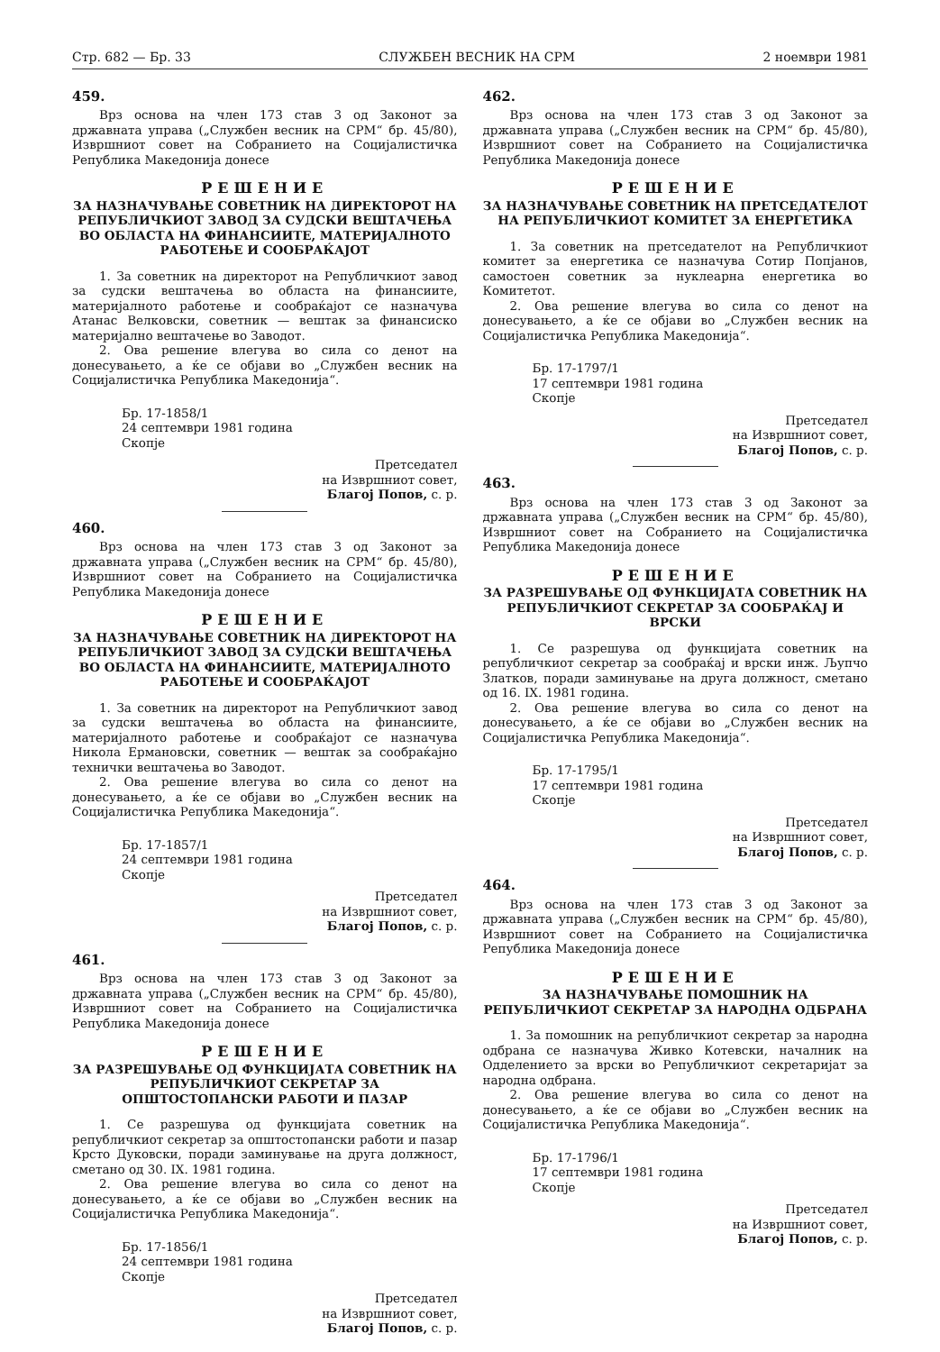Стр. 682 — Бр. 33 СЛУЖБЕН ВЕСНИК НА СРМ 2 ноември 1981
459.
Врз основа на член 173 став 3 од Законот за државната управа („Службен весник на СРМ“ бр. 45/80), Извршниот совет на Собранието на Социјалистичка Република Македонија донесе
РЕШЕНИЕ
ЗА НАЗНАЧУВАЊЕ СОВЕТНИК НА ДИРЕКТОРОТ НА РЕПУБЛИЧКИОТ ЗАВОД ЗА СУДСКИ ВЕШТАЧЕЊА ВО ОБЛАСТА НА ФИНАНСИИТЕ, МАТЕРИЈАЛНОТО РАБОТЕЊЕ И СООБРАЌАЈОТ
1. За советник на директорот на Републичкиот завод за судски вештачења во областа на финансиите, материјалното работење и сообраќајот се назначува Атанас Велковски, советник — вештак за финансиско материјално вештачење во Заводот.
2. Ова решение влегува во сила со денот на донесувањето, а ќе се објави во „Службен весник на Социјалистичка Република Македонија“.
Бр. 17-1858/1
24 септември 1981 година
Скопје
Претседател
на Извршниот совет,
Благој Попов, с. р.
460.
Врз основа на член 173 став 3 од Законот за државната управа („Службен весник на СРМ“ бр. 45/80), Извршниот совет на Собранието на Социјалистичка Република Македонија донесе
РЕШЕНИЕ
ЗА НАЗНАЧУВАЊЕ СОВЕТНИК НА ДИРЕКТОРОТ НА РЕПУБЛИЧКИОТ ЗАВОД ЗА СУДСКИ ВЕШТАЧЕЊА ВО ОБЛАСТА НА ФИНАНСИИТЕ, МАТЕРИЈАЛНОТО РАБОТЕЊЕ И СООБРАЌАЈОТ
1. За советник на директорот на Републичкиот завод за судски вештачења во областа на финансиите, материјалното работење и сообраќајот се назначува Никола Ермановски, советник — вештак за сообраќајно технички вештачења во Заводот.
2. Ова решение влегува во сила со денот на донесувањето, а ќе се објави во „Службен весник на Социјалистичка Република Македонија“.
Бр. 17-1857/1
24 септември 1981 година
Скопје
Претседател
на Извршниот совет,
Благој Попов, с. р.
461.
Врз основа на член 173 став 3 од Законот за државната управа („Службен весник на СРМ“ бр. 45/80), Извршниот совет на Собранието на Социјалистичка Република Македонија донесе
РЕШЕНИЕ
ЗА РАЗРЕШУВАЊЕ ОД ФУНКЦИЈАТА СОВЕТНИК НА РЕПУБЛИЧКИОТ СЕКРЕТАР ЗА ОПШТОСТОПАНСКИ РАБОТИ И ПАЗАР
1. Се разрешува од функцијата советник на републичкиот секретар за општостопански работи и пазар Крсто Дуковски, поради заминување на друга должност, сметано од 30. IX. 1981 година.
2. Ова решение влегува во сила со денот на донесувањето, а ќе се објави во „Службен весник на Социјалистичка Република Македонија“.
Бр. 17-1856/1
24 септември 1981 година
Скопје
Претседател
на Извршниот совет,
Благој Попов, с. р.
462.
Врз основа на член 173 став 3 од Законот за државната управа („Службен весник на СРМ“ бр. 45/80), Извршниот совет на Собранието на Социјалистичка Република Македонија донесе
РЕШЕНИЕ
ЗА НАЗНАЧУВАЊЕ СОВЕТНИК НА ПРЕТСЕДАТЕЛОТ НА РЕПУБЛИЧКИОТ КОМИТЕТ ЗА ЕНЕРГЕТИКА
1. За советник на претседателот на Републичкиот комитет за енергетика се назначува Сотир Попјанов, самостоен советник за нуклеарна енергетика во Комитетот.
2. Ова решение влегува во сила со денот на донесувањето, а ќе се објави во „Службен весник на Социјалистичка Република Македонија“.
Бр. 17-1797/1
17 септември 1981 година
Скопје
Претседател
на Извршниот совет,
Благој Попов, с. р.
463.
Врз основа на член 173 став 3 од Законот за државната управа („Службен весник на СРМ“ бр. 45/80), Извршниот совет на Собранието на Социјалистичка Република Македонија донесе
РЕШЕНИЕ
ЗА РАЗРЕШУВАЊЕ ОД ФУНКЦИЈАТА СОВЕТНИК НА РЕПУБЛИЧКИОТ СЕКРЕТАР ЗА СООБРАЌАЈ И ВРСКИ
1. Се разрешува од функцијата советник на републичкиот секретар за сообраќај и врски инж. Љупчо Златков, поради заминување на друга должност, сметано од 16. IX. 1981 година.
2. Ова решение влегува во сила со денот на донесувањето, а ќе се објави во „Службен весник на Социјалистичка Република Македонија“.
Бр. 17-1795/1
17 септември 1981 година
Скопје
Претседател
на Извршниот совет,
Благој Попов, с. р.
464.
Врз основа на член 173 став 3 од Законот за државната управа („Службен весник на СРМ“ бр. 45/80), Извршниот совет на Собранието на Социјалистичка Република Македонија донесе
РЕШЕНИЕ
ЗА НАЗНАЧУВАЊЕ ПОМОШНИК НА РЕПУБЛИЧКИОТ СЕКРЕТАР ЗА НАРОДНА ОДБРАНА
1. За помошник на републичкиот секретар за народна одбрана се назначува Живко Котевски, началник на Одделението за врски во Републичкиот секретаријат за народна одбрана.
2. Ова решение влегува во сила со денот на донесувањето, а ќе се објави во „Службен весник на Социјалистичка Република Македонија“.
Бр. 17-1796/1
17 септември 1981 година
Скопје
Претседател
на Извршниот совет,
Благој Попов, с. р.